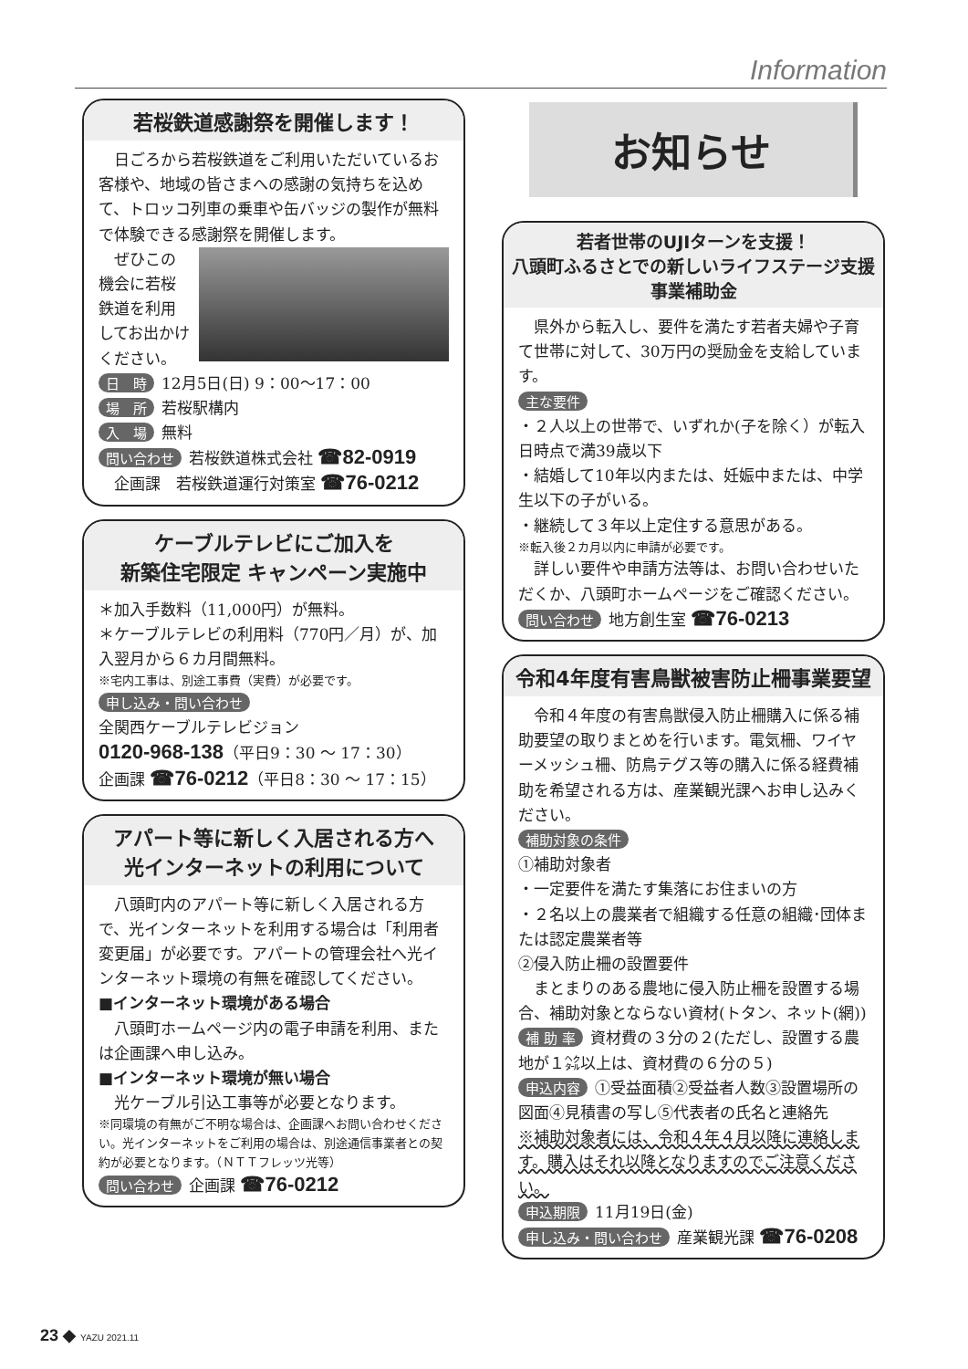Information
若桜鉄道感謝祭を開催します！
　日ごろから若桜鉄道をご利用いただいているお客様や、地域の皆さまへの感謝の気持ちを込めて、トロッコ列車の乗車や缶バッジの製作が無料で体験できる感謝祭を開催します。
　ぜひこの機会に若桜鉄道を利用してお出かけください。
日　時 12月5日(日) 9：00～17：00
場　所 若桜駅構内
入　場 無料
問い合わせ 若桜鉄道株式会社 ☎82-0919
　企画課　若桜鉄道運行対策室 ☎76-0212
ケーブルテレビにご加入を
新築住宅限定 キャンペーン実施中
＊加入手数料（11,000円）が無料。
＊ケーブルテレビの利用料（770円／月）が、加入翌月から６カ月間無料。
※宅内工事は、別途工事費（実費）が必要です。
申し込み・問い合わせ
全関西ケーブルテレビジョン
0120-968-138（平日9：30 ～ 17：30）
企画課 ☎76-0212（平日8：30 ～ 17：15）
アパート等に新しく入居される方へ
光インターネットの利用について
　八頭町内のアパート等に新しく入居される方で、光インターネットを利用する場合は「利用者変更届」が必要です。アパートの管理会社へ光インターネット環境の有無を確認してください。
■インターネット環境がある場合
　八頭町ホームページ内の電子申請を利用、または企画課へ申し込み。
■インターネット環境が無い場合
　光ケーブル引込工事等が必要となります。
※同環境の有無がご不明な場合は、企画課へお問い合わせください。光インターネットをご利用の場合は、別途通信事業者との契約が必要となります。（ＮＴＴフレッツ光等）
問い合わせ 企画課 ☎76-0212
お知らせ
若者世帯のUJIターンを支援！
八頭町ふるさとでの新しいライフステージ支援事業補助金
　県外から転入し、要件を満たす若者夫婦や子育て世帯に対して、30万円の奨励金を支給しています。
主な要件
・２人以上の世帯で、いずれか(子を除く）が転入日時点で満39歳以下
・結婚して10年以内または、妊娠中または、中学生以下の子がいる。
・継続して３年以上定住する意思がある。
※転入後２カ月以内に申請が必要です。
　詳しい要件や申請方法等は、お問い合わせいただくか、八頭町ホームページをご確認ください。
問い合わせ 地方創生室 ☎76-0213
令和4年度有害鳥獣被害防止柵事業要望
　令和４年度の有害鳥獣侵入防止柵購入に係る補助要望の取りまとめを行います。電気柵、ワイヤーメッシュ柵、防鳥テグス等の購入に係る経費補助を希望される方は、産業観光課へお申し込みください。
補助対象の条件
①補助対象者
・一定要件を満たす集落にお住まいの方
・２名以上の農業者で組織する任意の組織･団体または認定農業者等
②侵入防止柵の設置要件
　まとまりのある農地に侵入防止柵を設置する場合、補助対象とならない資材(トタン、ネット(網))
補 助 率 資材費の３分の２(ただし、設置する農地が１㌶以上は、資材費の６分の５)
申込内容 ①受益面積②受益者人数③設置場所の図面④見積書の写し⑤代表者の氏名と連絡先
※補助対象者には、令和４年４月以降に連絡します。購入はそれ以降となりますのでご注意ください。
申込期限 11月19日(金)
申し込み・問い合わせ 産業観光課 ☎76-0208
23 ◆ YAZU 2021.11